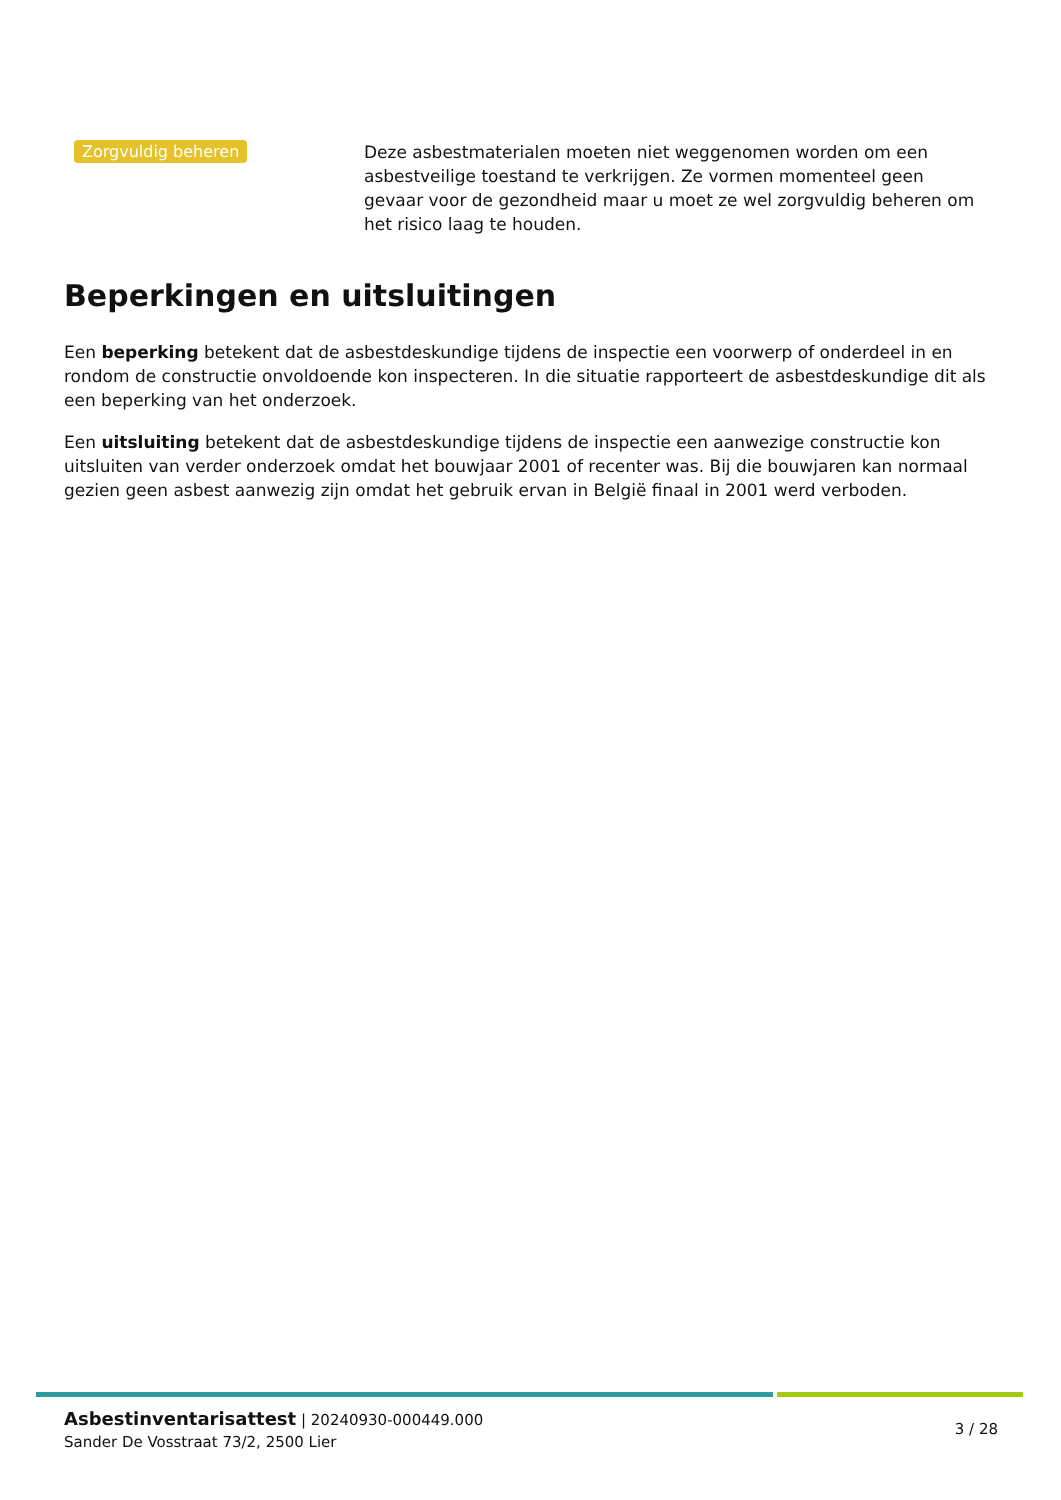Zorgvuldig beheren
Deze asbestmaterialen moeten niet weggenomen worden om een asbestveilige toestand te verkrijgen. Ze vormen momenteel geen gevaar voor de gezondheid maar u moet ze wel zorgvuldig beheren om het risico laag te houden.
Beperkingen en uitsluitingen
Een beperking betekent dat de asbestdeskundige tijdens de inspectie een voorwerp of onderdeel in en rondom de constructie onvoldoende kon inspecteren. In die situatie rapporteert de asbestdeskundige dit als een beperking van het onderzoek.
Een uitsluiting betekent dat de asbestdeskundige tijdens de inspectie een aanwezige constructie kon uitsluiten van verder onderzoek omdat het bouwjaar 2001 of recenter was. Bij die bouwjaren kan normaal gezien geen asbest aanwezig zijn omdat het gebruik ervan in België finaal in 2001 werd verboden.
Asbestinventarisattest | 20240930-000449.000
Sander De Vosstraat 73/2, 2500 Lier
3 / 28